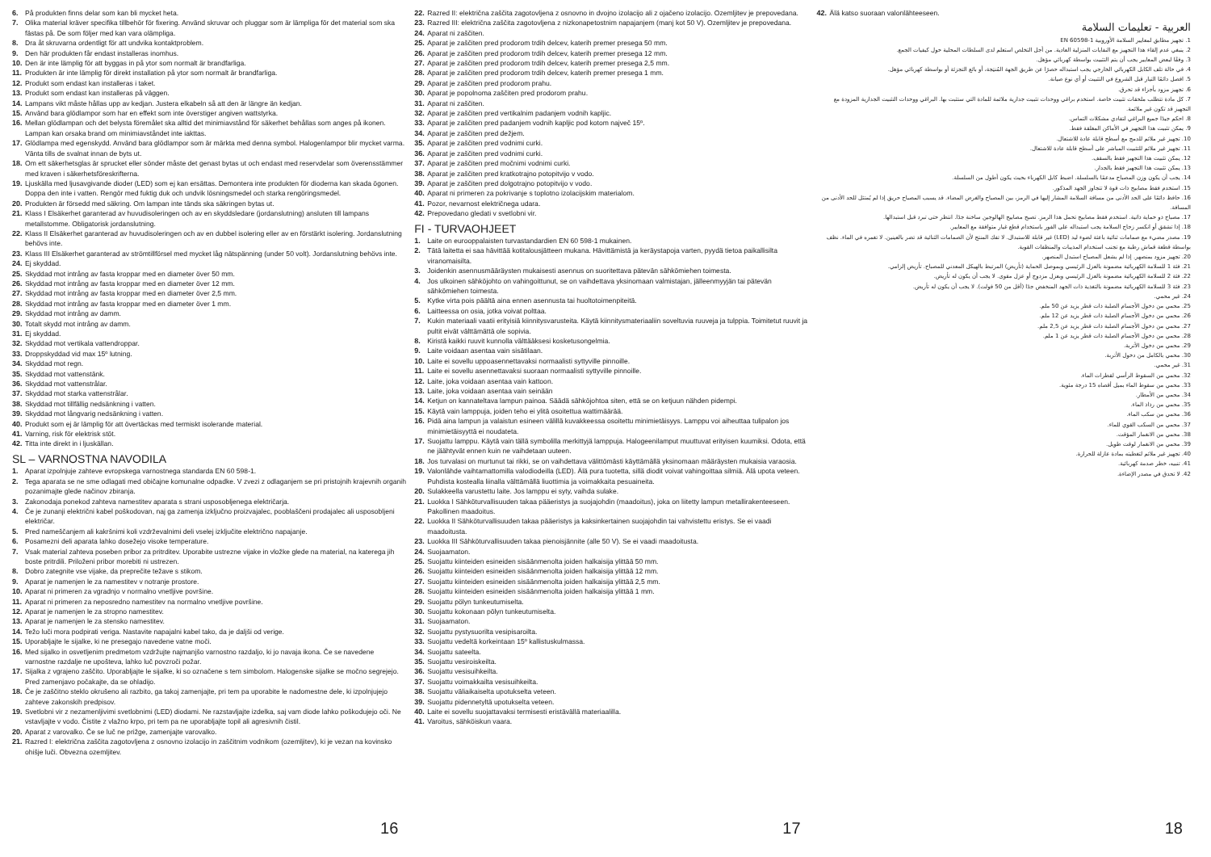6. På produkten finns delar som kan bli mycket heta.
7. Olika material kräver specifika tillbehör för fixering. Använd skruvar och pluggar som är lämpliga för det material som ska fästas på. De som följer med kan vara olämpliga.
8. Dra åt skruvarna ordentligt för att undvika kontaktproblem.
9. Den här produkten får endast installeras inomhus.
10. Den är inte lämplig för att byggas in på ytor som normalt är brandfarliga.
11. Produkten är inte lämplig för direkt installation på ytor som normalt är brandfarliga.
12. Produkt som endast kan installeras i taket.
13. Produkt som endast kan installeras på väggen.
14. Lampans vikt måste hållas upp av kedjan. Justera elkabeln så att den är längre än kedjan.
15. Använd bara glödlampor som har en effekt som inte överstiger angiven wattstyrka.
16. Mellan glödlampan och det belysta föremålet ska alltid det minimiavstånd för säkerhet behållas som anges på ikonen. Lampan kan orsaka brand om minimiavståndet inte iakttas.
17. Glödlampa med egenskydd. Använd bara glödlampor som är märkta med denna symbol. Halogenlampor blir mycket varma. Vänta tills de svalnat innan de byts ut.
18. Om ett säkerhetsglas är sprucket eller sönder måste det genast bytas ut och endast med reservdelar som överensstämmer med kraven i säkerhetsföreskrifterna.
19. Ljuskälla med ljusavgivande dioder (LED) som ej kan ersättas. Demontera inte produkten för dioderna kan skada ögonen. Doppa den inte i vatten. Rengör med fuktig duk och undvik lösningsmedel och starka rengöringsmedel.
20. Produkten är försedd med säkring. Om lampan inte tänds ska säkringen bytas ut.
21. Klass I Elsäkerhet garanterad av huvudisoleringen och av en skyddsledare (jordanslutning) ansluten till lampans metallstomme. Obligatorisk jordanslutning.
22. Klass II Elsäkerhet garanterad av huvudisoleringen och av en dubbel isolering eller av en förstärkt isolering. Jordanslutning behövs inte.
23. Klass III Elsäkerhet garanterad av strömtillförsel med mycket låg nätspänning (under 50 volt). Jordanslutning behövs inte.
24. Ej skyddad.
25. Skyddad mot intrång av fasta kroppar med en diameter över 50 mm.
26. Skyddad mot intrång av fasta kroppar med en diameter över 12 mm.
27. Skyddad mot intrång av fasta kroppar med en diameter över 2,5 mm.
28. Skyddad mot intrång av fasta kroppar med en diameter över 1 mm.
29. Skyddad mot intrång av damm.
30. Totalt skydd mot intrång av damm.
31. Ej skyddad.
32. Skyddad mot vertikala vattendroppar.
33. Droppskyddad vid max 15º lutning.
34. Skyddad mot regn.
35. Skyddad mot vattenstänk.
36. Skyddad mot vattenstrålar.
37. Skyddad mot starka vattenstrålar.
38. Skyddad mot tillfällig nedsänkning i vatten.
39. Skyddad mot långvarig nedsänkning i vatten.
40. Produkt som ej är lämplig för att övertäckas med termiskt isolerande material.
41. Varning, risk för elektrisk stöt.
42. Titta inte direkt in i ljuskällan.
SL – VARNOSTNA NAVODILA
1. Aparat izpolnjuje zahteve evropskega varnostnega standarda EN 60 598-1.
2. Tega aparata se ne sme odlagati med običajne komunalne odpadke. V zvezi z odlaganjem se pri pristojnih krajevnih organih pozanimajte glede načinov zbiranja.
3. Zakonodaja ponekod zahteva namestitev aparata s strani usposobljenega električarja.
4. Če je zunanji električni kabel poškodovan, naj ga zamenja izključno proizvajalec, pooblaščeni prodajalec ali usposobljeni električar.
5. Pred nameščanjem ali kakršnimi koli vzdrževalnimi deli vselej izključite električno napajanje.
6. Posamezni deli aparata lahko dosežejo visoke temperature.
7. Vsak material zahteva poseben pribor za pritrditev. Uporabite ustrezne vijake in vložke glede na material, na katerega jih boste pritrdili. Priloženi pribor morebiti ni ustrezen.
8. Dobro zategnite vse vijake, da preprečite težave s stikom.
9. Aparat je namenjen le za namestitev v notranje prostore.
10. Aparat ni primeren za vgradnjo v normalno vnetljive površine.
11. Aparat ni primeren za neposredno namestitev na normalno vnetljive površine.
12. Aparat je namenjen le za stropno namestitev.
13. Aparat je namenjen le za stensko namestitev.
14. Težo luči mora podpirati veriga. Nastavite napajalni kabel tako, da je daljši od verige.
15. Uporabljajte le sijalke, ki ne presegajo navedene vatne moči.
16. Med sijalko in osvetljenim predmetom vzdržujte najmanjšo varnostno razdaljo, ki jo navaja ikona. Če se navedene varnostne razdalje ne upošteva, lahko luč povzroči požar.
17. Sijalka z vgrajeno zaščito. Uporabljajte le sijalke, ki so označene s tem simbolom. Halogenske sijalke se močno segrejejo. Pred zamenjavo počakajte, da se ohladijo.
18. Če je zaščitno steklo okrušeno ali razbito, ga takoj zamenjajte, pri tem pa uporabite le nadomestne dele, ki izpolnjujejo zahteve zakonskih predpisov.
19. Svetlobni vir z nezamenljivimi svetlobnimi (LED) diodami. Ne razstavljajte izdelka, saj vam diode lahko poškodujejo oči. Ne vstavljajte v vodo. Čistite z vlažno krpo, pri tem pa ne uporabljajte topil ali agresivnih čistil.
20. Aparat z varovalko. Če se luč ne prižge, zamenjajte varovalko.
21. Razred I: električna zaščita zagotovljena z osnovno izolacijo in zaščitnim vodnikom (ozemljitev), ki je vezan na kovinsko ohišje luči. Obvezna ozemljitev.
16
22. Razred II: električna zaščita zagotovljena z osnovno in dvojno izolacijo ali z ojačeno izolacijo. Ozemljitev je prepovedana.
23. Razred III: električna zaščita zagotovljena z nizkonapetostnim napajanjem (manj kot 50 V). Ozemljitev je prepovedana.
24. Aparat ni zaščiten.
25. Aparat je zaščiten pred prodorom trdih delcev, katerih premer presega 50 mm.
26. Aparat je zaščiten pred prodorom trdih delcev, katerih premer presega 12 mm.
27. Aparat je zaščiten pred prodorom trdih delcev, katerih premer presega 2,5 mm.
28. Aparat je zaščiten pred prodorom trdih delcev, katerih premer presega 1 mm.
29. Aparat je zaščiten pred prodorom prahu.
30. Aparat je popolnoma zaščiten pred prodorom prahu.
31. Aparat ni zaščiten.
32. Aparat je zaščiten pred vertikalnim padanjem vodnih kapljic.
33. Aparat je zaščiten pred padanjem vodnih kapljic pod kotom največ 15º.
34. Aparat je zaščiten pred dežjem.
35. Aparat je zaščiten pred vodnimi curki.
36. Aparat je zaščiten pred vodnimi curki.
37. Aparat je zaščiten pred močnimi vodnimi curki.
38. Aparat je zaščiten pred kratkotrajno potopitvijo v vodo.
39. Aparat je zaščiten pred dolgotrajno potopitvijo v vodo.
40. Aparat ni primeren za pokrivanje s toplotno izolacijskim materialom.
41. Pozor, nevarnost električnega udara.
42. Prepovedano gledati v svetlobni vir.
FI - TURVAOHJEET
1. Laite on eurooppalaisten turvastandardien EN 60 598-1 mukainen.
2. Tätä laitetta ei saa hävittää kotitalousjätteen mukana. Hävittämistä ja keräystapoja varten, pyydä tietoa paikallisilta viranomaisilta.
3. Joidenkin asennusmääräysten mukaisesti asennus on suoritettava pätevän sähkömiehen toimesta.
4. Jos ulkoinen sähköjohto on vahingoittunut, se on vaihdettava yksinomaan valmistajan, jälleenmyyjän tai pätevän sähkömiehen toimesta.
5. Kytke virta pois päältä aina ennen asennusta tai huoltotoimenpiteitä.
6. Laitteessa on osia, jotka voivat polttaa.
7. Kukin materiaali vaatii erityisiä kiinnitysvarusteita. Käytä kiinnitysmateriaaliin soveltuvia ruuveja ja tulppia. Toimitetut ruuvit ja pultit eivät välttämättä ole sopivia.
8. Kiristä kaikki ruuvit kunnolla välttääksesi kosketusongelmia.
9. Laite voidaan asentaa vain sisätilaan.
10. Laite ei sovellu uppoasennettavaksi normaalisti syttyville pinnoille.
11. Laite ei sovellu asennettavaksi suoraan normaalisti syttyville pinnoille.
12. Laite, joka voidaan asentaa vain kattoon.
13. Laite, joka voidaan asentaa vain seinään
14. Ketjun on kannateltava lampun painoa. Säädä sähköjohtoa siten, että se on ketjuun nähden pidempi.
15. Käytä vain lamppuja, joiden teho ei ylitä osoitettua wattimäärää.
16. Pidä aina lampun ja valaistun esineen välillä kuvakkeessa osoitettu minimietäisyys. Lamppu voi aiheuttaa tulipalon jos minimietäisyyttä ei noudateta.
17. Suojattu lamppu. Käytä vain tällä symbolilla merkittyjä lamppuja. Halogeenilamput muuttuvat erityisen kuumiksi. Odota, että ne jäähtyvät ennen kuin ne vaihdetaan uuteen.
18. Jos turvalasi on murtunut tai rikki, se on vaihdettava välittömästi käyttämällä yksinomaan määräysten mukaisia varaosia.
19. Valonlähde vaihtamattomilla valodiodeilla (LED). Älä pura tuotetta, sillä diodit voivat vahingoittaa silmiä. Älä upota veteen. Puhdista kostealla liinalla välttämällä liuottimia ja voimakkaita pesuaineita.
20. Sulakkeella varustettu laite. Jos lamppu ei syty, vaihda sulake.
21. Luokka I Sähköturvallisuuden takaa pääeristys ja suojajohdin (maadoitus), joka on liitetty lampun metallirakenteeseen. Pakollinen maadoitus.
22. Luokka II Sähköturvallisuuden takaa pääeristys ja kaksinkertainen suojajohdin tai vahvistettu eristys. Se ei vaadi maadoitusta.
23. Luokka III Sähköturvallisuuden takaa pienoisjännite (alle 50 V). Se ei vaadi maadoitusta.
24. Suojaamaton.
25. Suojattu kiinteiden esineiden sisäänmenolta joiden halkaisija ylittää 50 mm.
26. Suojattu kiinteiden esineiden sisäänmenolta joiden halkaisija ylittää 12 mm.
27. Suojattu kiinteiden esineiden sisäänmenolta joiden halkaisija ylittää 2,5 mm.
28. Suojattu kiinteiden esineiden sisäänmenolta joiden halkaisija ylittää 1 mm.
29. Suojattu pölyn tunkeutumiselta.
30. Suojattu kokonaan pölyn tunkeutumiselta.
31. Suojaamaton.
32. Suojattu pystysuorilta vesipisaroilta.
33. Suojattu vedeltä korkeintaan 15º kallistuskulmassa.
34. Suojattu sateelta.
35. Suojattu vesiroiskeilta.
36. Suojattu vesisuihkeilta.
37. Suojattu voimakkailta vesisuihkeilta.
38. Suojattu väliaikaiselta upotukselta veteen.
39. Suojattu pidennetyltä upotukselta veteen.
40. Laite ei sovellu suojattavaksi termisesti eristävällä materiaalilla.
41. Varoitus, sähköiskun vaara.
17
42. Älä katso suoraan valonlähteeseen.
العربية - تعليمات السلامة
1. تجهيز مطابق لمعايير السلامة الأوروبية EN 60598-1
2. ينبغي عدم إلقاء هذا التجهيز مع النفايات المنزلية العادية. من أجل التخلص استعلم لدى السلطات المحلية حول كيفيات الجمع.
3. وفقًا لبعض المعايير يجب أن يتم التثبيت بواسطة كهربائي مؤهل.
4. في حالة تلف الكابل الكهربائي الخارجي يجب استبداله حصرًا عن طريق الجهة المُنتِجة، أو بائع التجزئة أو بواسطة كهربائي مؤهل.
5. افصل دائمًا التيار قبل الشروع في التثبيت أو أي نوع صيانة.
6. تجهيز مزود بأجزاء قد تحرق.
7. كل مادة تتطلب ملحقات تثبيت خاصة. استخدم براغي ووحدات تثبيت جدارية ملائمة للمادة التي ستثبت بها. البراغي ووحدات التثبيت الجدارية المزودة مع التجهيز قد تكون غير ملائمة.
8. احكم جيدًا جميع البراغي لتفادي مشكلات التماس.
9. يمكن تثبيت هذا التجهيز في الأماكن المغلقة فقط.
10. تجهيز غير ملائم للدمج مع أسطح قابلة عادة للاشتعال.
11. تجهيز غير ملائم للتثبيت المباشر على أسطح قابلة عادة للاشتعال.
12. يمكن تثبيت هذا التجهيز فقط بالسقف.
13. يمكن تثبيت هذا التجهيز فقط بالجدار.
14. يجب أن يكون وزن المصباح مدعمًا بالسلسلة. اضبط كابل الكهرباء بحيث يكون أطول من السلسلة.
15. استخدم فقط مصابيح ذات قوة لا تتجاوز الجهد المذكور.
16. حافظ دائمًا على الحد الأدنى من مسافة السلامة المشار إليها في الرمز، بين المصباح والغرض المضاء. قد يسبب المصباح حريق إذا لم يُمتثل للحد الأدنى من المسافة.
17. مصباح ذو حماية ذاتية. استخدم فقط مصابيح تحمل هذا الرمز. تصبح مصابيح الهالوجين ساخنة جدًا. انتظر حتى تبرد قبل استبدالها.
18. إذا تشقق أو انكسر زجاج السلامة يجب استبداله على الفور باستخدام قطع غيار متوافقة مع المعايير.
19. مصدر مضيء مع صمامات ثنائية باعثة لضوء ليد (LED) غير قابلة للاستبدال. لا تفك المنتج لأن الصمامات الثنائية قد تضر بالعينين. لا تغمره في الماء. نظف بواسطة قطعة قماش رطبة مع تجنب استخدام المذيبات والمنظفات القوية.
20. تجهيز مزود بمنصهر. إذا لم يشعل المصباح استبدل المنصهر.
21. فئة 1 للسلامة الكهربائية مضمونة بالعزل الرئيسي وبموصل الحماية (تأريض) المرتبط بالهيكل المعدني للمصباح. تأريض إلزامي.
22. فئة 2 للسلامة الكهربائية مضمونة بالعزل الرئيسي وبعزل مزدوج أو عزل مقوى. لا يجب أن يكون له تأريض.
23. فئة 3 للسلامة الكهربائية مضمونة بالتغذية ذات الجهد المنخفض جدًا (أقل من 50 فولت). لا يجب أن يكون له تأريض.
24. غير محمي.
25. محمي من دخول الأجسام الصلبة ذات قطر يزيد عن 50 ملم.
26. محمي من دخول الأجسام الصلبة ذات قطر يزيد عن 12 ملم.
27. محمي من دخول الأجسام الصلبة ذات قطر يزيد عن 2,5 ملم.
28. محمي من دخول الأجسام الصلبة ذات قطر يزيد عن 1 ملم.
29. محمي من دخول الأتربة.
30. محمي بالكامل من دخول الأتربة.
31. غير محمي.
32. محمي من السقوط الرأسي لقطرات الماء.
33. محمي من سقوط الماء بميل أقصاه 15 درجة مئوية.
34. محمي من الأمطار.
35. محمي من رذاذ الماء.
36. محمي من سكب الماء.
37. محمي من السكب القوي للماء.
38. محمي من الانغمار المؤقت.
39. محمي من الانغمار لوقت طويل.
40. تجهيز غير ملائم لتغطيته بمادة عازلة للحرارة.
41. تنبيه، خطر صدمة كهربائية.
42. لا تحدق في مصدر الإضاءة.
18